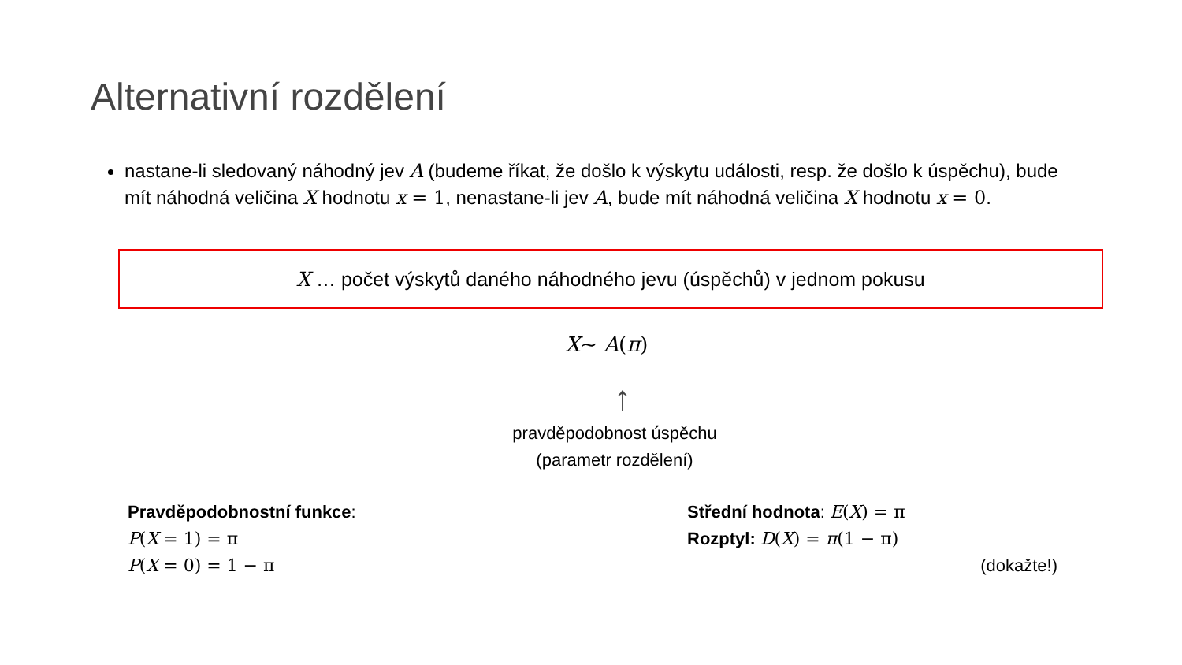Alternativní rozdělení
nastane-li sledovaný náhodný jev A (budeme říkat, že došlo k výskytu události, resp. že došlo k úspěchu), bude mít náhodná veličina X hodnotu x = 1, nenastane-li jev A, bude mít náhodná veličina X hodnotu x = 0.
X … počet výskytů daného náhodného jevu (úspěchů) v jednom pokusu
X~ A(π)
↑
pravděpodobnost úspěchu
(parametr rozdělení)
Pravděpodobnostní funkce:
P(X = 1) = π
P(X = 0) = 1 − π
Střední hodnota: E(X) = π
Rozptyl: D(X) = π(1 − π)
(dokažte!)